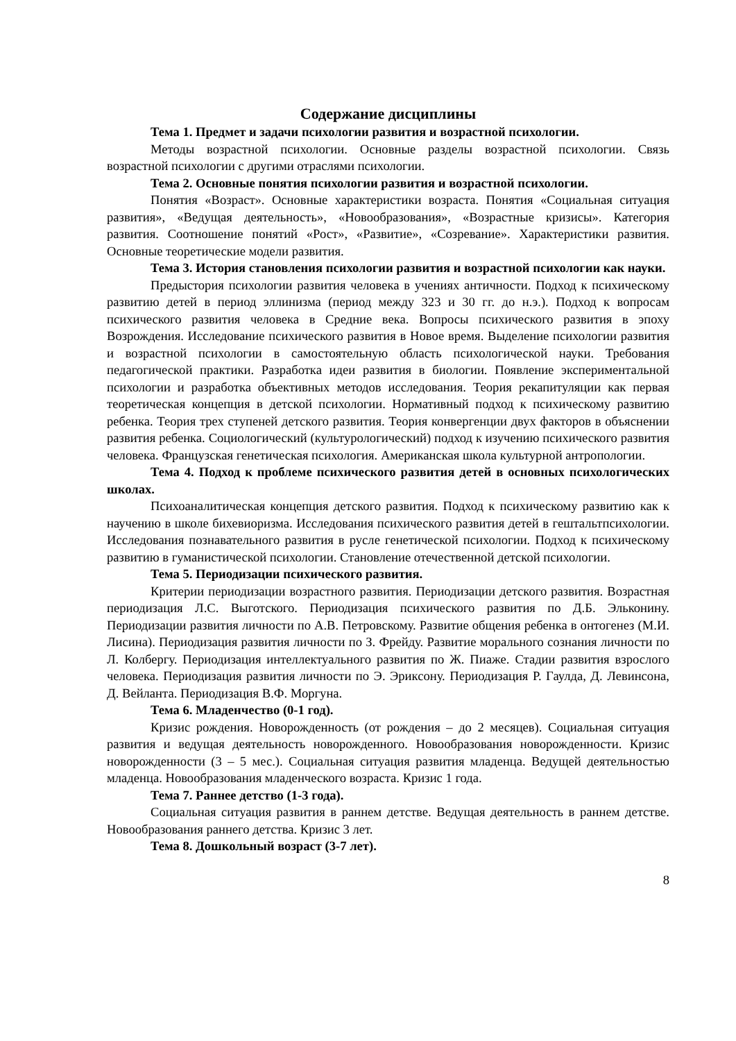Содержание дисциплины
Тема 1. Предмет и задачи психологии развития и возрастной психологии.
Методы возрастной психологии. Основные разделы возрастной психологии. Связь возрастной психологии с другими отраслями психологии.
Тема 2. Основные понятия психологии развития и возрастной психологии.
Понятия «Возраст». Основные характеристики возраста. Понятия «Социальная ситуация развития», «Ведущая деятельность», «Новообразования», «Возрастные кризисы». Категория развития. Соотношение понятий «Рост», «Развитие», «Созревание». Характеристики развития. Основные теоретические модели развития.
Тема 3. История становления психологии развития и возрастной психологии как науки.
Предыстория психологии развития человека в учениях античности. Подход к психическому развитию детей в период эллинизма (период между 323 и 30 гг. до н.э.). Подход к вопросам психического развития человека в Средние века. Вопросы психического развития в эпоху Возрождения. Исследование психического развития в Новое время. Выделение психологии развития и возрастной психологии в самостоятельную область психологической науки. Требования педагогической практики. Разработка идеи развития в биологии. Появление экспериментальной психологии и разработка объективных методов исследования. Теория рекапитуляции как первая теоретическая концепция в детской психологии. Нормативный подход к психическому развитию ребенка. Теория трех ступеней детского развития. Теория конвергенции двух факторов в объяснении развития ребенка. Социологический (культурологический) подход к изучению психического развития человека. Французская генетическая психология. Американская школа культурной антропологии.
Тема 4. Подход к проблеме психического развития детей в основных психологических школах.
Психоаналитическая концепция детского развития. Подход к психическому развитию как к научению в школе бихевиоризма. Исследования психического развития детей в гештальтпсихологии. Исследования познавательного развития в русле генетической психологии. Подход к психическому развитию в гуманистической психологии. Становление отечественной детской психологии.
Тема 5. Периодизации психического развития.
Критерии периодизации возрастного развития. Периодизации детского развития. Возрастная периодизация Л.С. Выготского. Периодизация психического развития по Д.Б. Эльконину. Периодизации развития личности по А.В. Петровскому. Развитие общения ребенка в онтогенез (М.И. Лисина). Периодизация развития личности по З. Фрейду. Развитие морального сознания личности по Л. Колбергу. Периодизация интеллектуального развития по Ж. Пиаже. Стадии развития взрослого человека. Периодизация развития личности по Э. Эриксону. Периодизация Р. Гаулда, Д. Левинсона, Д. Вейланта. Периодизация В.Ф. Моргуна.
Тема 6. Младенчество (0-1 год).
Кризис рождения. Новорожденность (от рождения – до 2 месяцев). Социальная ситуация развития и ведущая деятельность новорожденного. Новообразования новорожденности. Кризис новорожденности (3 – 5 мес.). Социальная ситуация развития младенца. Ведущей деятельностью младенца. Новообразования младенческого возраста. Кризис 1 года.
Тема 7. Раннее детство (1-3 года).
Социальная ситуация развития в раннем детстве. Ведущая деятельность в раннем детстве. Новообразования раннего детства. Кризис 3 лет.
Тема 8. Дошкольный возраст (3-7 лет).
8